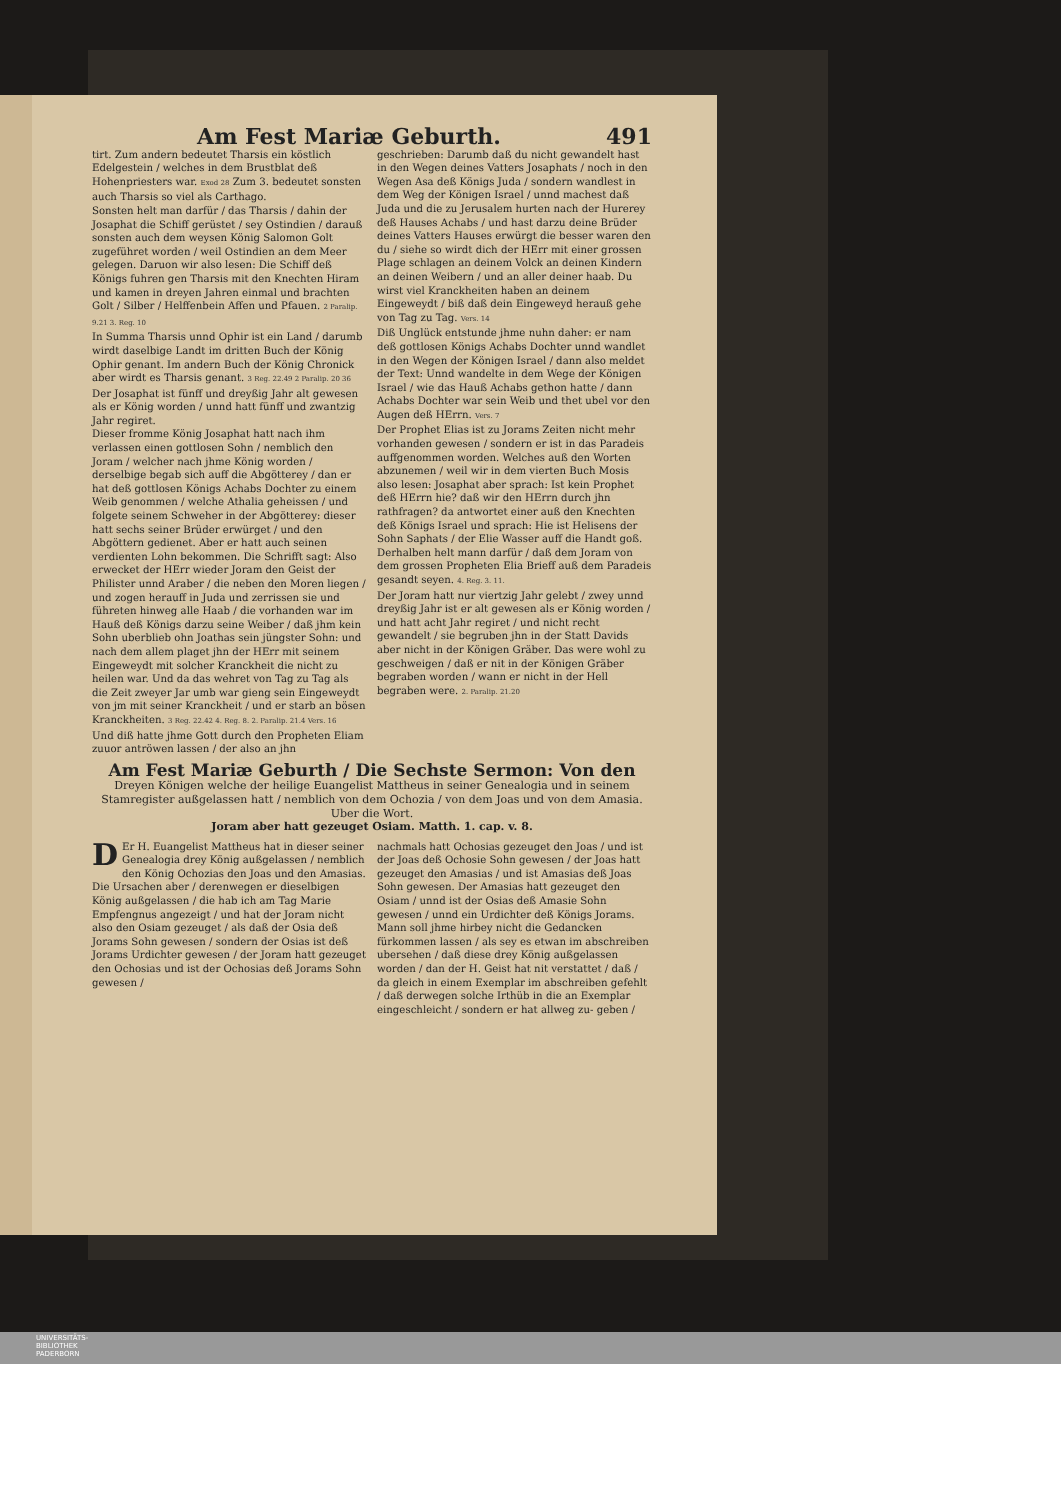Am Fest Mariæ Geburth. 491
tirt. Zum andern bedeutet Tharsis ein köstlich Edelgestein / welches in dem Brustblat deß Hohenpriesters war. Exod 28 Zum 3. bedeutet sonsten auch Tharsis so viel als Carthago.
Sonsten helt man darfür / das Tharsis / dahin der Josaphat die Schiff gerüstet / sey Ostindien / darauß sonsten auch dem weysen König Salomon Golt zugeführet worden / weil Ostindien an dem Meer gelegen. Daruon wir also lesen: Die Schiff deß Königs fuhren gen Tharsis mit den Knechten Hiram und kamen in dreyen Jahren einmal und brachten Golt / Silber / Helffenbein Affen und Pfauen. 2 Paralip. 9.21 3. Reg. 10
In Summa Tharsis unnd Ophir ist ein Land / darumb wirdt daselbige Landt im dritten Buch der König Ophir genant. Im andern Buch der König Chronick aber wirdt es Tharsis genant. 3 Reg. 22.49 2 Paralip. 20 36
Der Josaphat ist fünff und dreyßig Jahr alt gewesen als er König worden / unnd hatt fünff und zwantzig Jahr regiret.
Dieser fromme König Josaphat hatt nach ihm verlassen einen gottlosen Sohn / nemblich den Joram / welcher nach jhme König worden / derselbige begab sich auff die Abgötterey / dan er hat deß gottlosen Königs Achabs Dochter zu einem Weib genommen / welche Athalia geheissen / und folgete seinem Schweher in der Abgötterey: dieser hatt sechs seiner Brüder erwürget / und den Abgöttern gedienet. Aber er hatt auch seinen verdienten Lohn bekommen. Die Schrifft sagt: Also erwecket der HErr wieder Joram den Geist der Philister unnd Araber / die neben den Moren liegen / und zogen herauff in Juda und zerrissen sie und führeten hinweg alle Haab / die vorhanden war im Hauß deß Königs darzu seine Weiber / daß jhm kein Sohn uberblieb ohn Joathas sein jüngster Sohn: und nach dem allem plaget jhn der HErr mit seinem Eingeweydt mit solcher Kranckheit die nicht zu heilen war. Und da das wehret von Tag zu Tag als die Zeit zweyer Jar umb war gieng sein Eingeweydt von jm mit seiner Kranckheit / und er starb an bösen Kranckheiten. 3 Reg. 22.42 4. Reg. 8. 2. Paralip. 21.4 Vers. 16
Und diß hatte jhme Gott durch den Propheten Eliam zuuor antröwen lassen / der also an jhn
geschrieben: Darumb daß du nicht gewandelt hast in den Wegen deines Vatters Josaphats / noch in den Wegen Asa deß Königs Juda / sondern wandlest in dem Weg der Königen Israel / unnd machest daß Juda und die zu Jerusalem hurten nach der Hurerey deß Hauses Achabs / und hast darzu deine Brüder deines Vatters Hauses erwürgt die besser waren den du / siehe so wirdt dich der HErr mit einer grossen Plage schlagen an deinem Volck an deinen Kindern an deinen Weibern / und an aller deiner haab. Du wirst viel Kranckheiten haben an deinem Eingeweydt / biß daß dein Eingeweyd herauß gehe von Tag zu Tag. Vers. 14
Diß Unglück entstunde jhme nuhn daher: er nam deß gottlosen Königs Achabs Dochter unnd wandlet in den Wegen der Königen Israel / dann also meldet der Text: Unnd wandelte in dem Wege der Königen Israel / wie das Hauß Achabs gethon hatte / dann Achabs Dochter war sein Weib und thet ubel vor den Augen deß HErrn. Vers. 7
Der Prophet Elias ist zu Jorams Zeiten nicht mehr vorhanden gewesen / sondern er ist in das Paradeis auffgenommen worden. Welches auß den Worten abzunemen / weil wir in dem vierten Buch Mosis also lesen: Josaphat aber sprach: Ist kein Prophet deß HErrn hie? daß wir den HErrn durch jhn rathfragen? da antwortet einer auß den Knechten deß Königs Israel und sprach: Hie ist Helisens der Sohn Saphats / der Elie Wasser auff die Handt goß. Derhalben helt mann darfür / daß dem Joram von dem grossen Propheten Elia Brieff auß dem Paradeis gesandt seyen. 4. Reg. 3. 11.
Der Joram hatt nur viertzig Jahr gelebt / zwey unnd dreyßig Jahr ist er alt gewesen als er König worden / und hatt acht Jahr regiret / und nicht recht gewandelt / sie begruben jhn in der Statt Davids aber nicht in der Königen Gräber. Das were wohl zu geschweigen / daß er nit in der Königen Gräber begraben worden / wann er nicht in der Hell begraben were. 2. Paralip. 21.20
Am Fest Mariæ Geburth / Die Sechste Sermon: Von den
Dreyen Königen welche der heilige Euangelist Mattheus in seiner Genealogia und in seinem Stamregister außgelassen hatt / nemblich von dem Ochozia / von dem Joas und von dem Amasia.
Uber die Wort.
Joram aber hatt gezeuget Osiam. Matth. 1. cap. v. 8.
DEr H. Euangelist Mattheus hat in dieser seiner Genealogia drey König außgelassen / nemblich den König Ochozias den Joas und den Amasias. Die Ursachen aber / derenwegen er dieselbigen König außgelassen / die hab ich am Tag Marie Empfengnus angezeigt / und hat der Joram nicht also den Osiam gezeuget / als daß der Osia deß Jorams Sohn gewesen / sondern der Osias ist deß Jorams Urdichter gewesen / der Joram hatt gezeuget den Ochosias und ist der Ochosias deß Jorams Sohn gewesen /
nachmals hatt Ochosias gezeuget den Joas / und ist der Joas deß Ochosie Sohn gewesen / der Joas hatt gezeuget den Amasias / und ist Amasias deß Joas Sohn gewesen. Der Amasias hatt gezeuget den Osiam / unnd ist der Osias deß Amasie Sohn gewesen / unnd ein Urdichter deß Königs Jorams. Mann soll jhme hirbey nicht die Gedancken fürkommen lassen / als sey es etwan im abschreiben ubersehen / daß diese drey König außgelassen worden / dan der H. Geist hat nit verstattet / daß / da gleich in einem Exemplar im abschreiben gefehlt / daß derwegen solche Irthüb in die an Exemplar eingeschleicht / sondern er hat allweg zu- geben /
UNIVERSITÄTS-
BIBLIOTHEK
PADERBORN